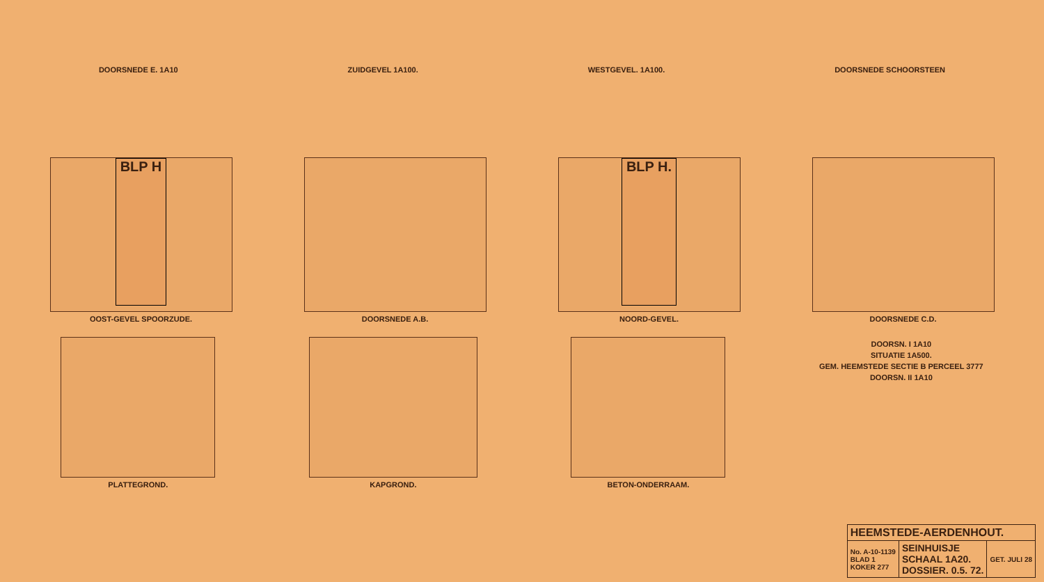DOORSNEDE E. 1A10 ZUIDGEVEL 1A100. WESTGEVEL. 1A100. DOORSNEDE SCHOORSTEEN
BLP H
OOST-GEVEL SPOORZUDE.
DOORSNEDE A.B.
BLP H.
NOORD-GEVEL.
DOORSNEDE C.D.
PLATTEGROND. KAPGROND. BETON-ONDERRAAM. DOORSN. I 1A10
SITUATIE 1A500.
GEM. HEEMSTEDE SECTIE B PERCEEL 3777
DOORSN. II 1A10
| HEEMSTEDE-AERDENHOUT. | | |
| No. A-10-1139 BLAD 1 KOKER 277 | SEINHUISJE SCHAAL 1A20. DOSSIER. 0.5. 72. | GET. JULI 28 |